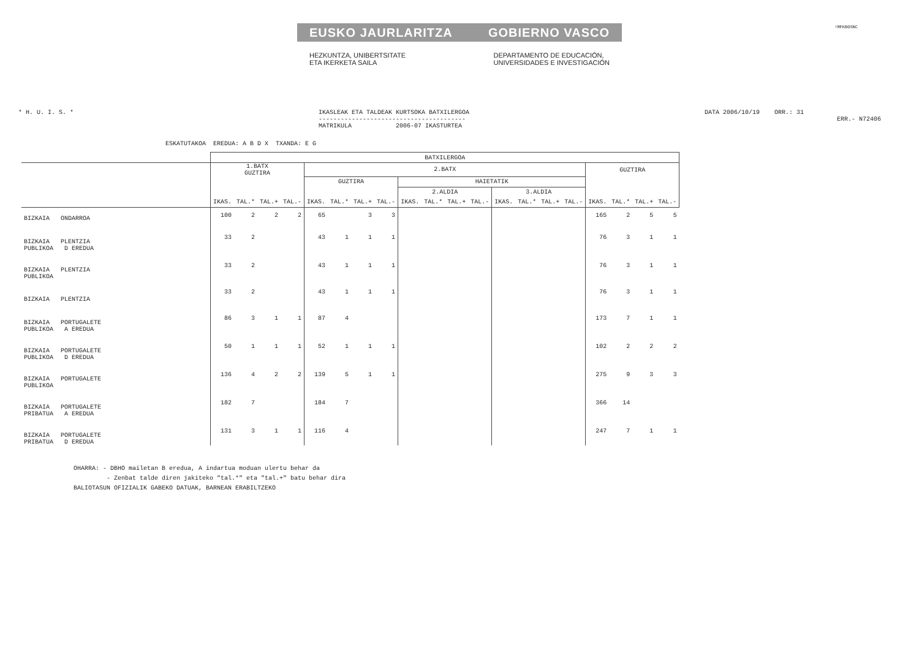EUSKO JAURLARITZA GOBIERNO VASCO
HEZKUNTZA, UNIBERTSITATE
ETA IKERKETA SAILA DEPARTAMENTO DE EDUCACIÓN,
UNIVERSIDADES E INVESTIGACIÓN
!MFKBOSNC
* H. U. I. S. * IKASLEAK ETA TALDEAK KURTSOKA BATXILERGOA
----------------------------------------
MATRIKULA 2006-07 IKASTURTEA
DATA 2006/10/19 ORR.: 31
ERR.- N72406
ESKATUTAKOA EREDUA: A B D X TXANDA: E G
| | BATXILERGOA | | | | | | | | | | | | | | | | | | | |
| --- | --- | --- | --- | --- | --- | --- | --- | --- | --- | --- | --- | --- | --- | --- | --- | --- | --- | --- | --- | --- |
| | 1.BATX GUZTIRA | | | | 2.BATX | | | | | | | | | | | | GUZTIRA | | | |
| | | | | | GUZTIRA | | | | HAIETATIK | | | | | | | | | | | |
| | | | | | | | | | 2.ALDIA | | | | 3.ALDIA | | | | | | | |
| | IKAS. | TAL.* | TAL.+ | TAL.- | IKAS. | TAL.* | TAL.+ | TAL.- | IKAS. | TAL.* | TAL.+ | TAL.- | IKAS. | TAL.* | TAL.+ | TAL.- | IKAS. | TAL.* | TAL.+ | TAL.- |
| BIZKAIA ONDARROA | 100 | 2 | 2 | 2 | 65 | | 3 | 3 | | | | | | | | | 165 | 2 | 5 | 5 |
| BIZKAIA PLENTZIA PUBLIKOA D EREDUA | 33 | 2 | | | 43 | 1 | 1 | 1 | | | | | | | | | 76 | 3 | 1 | 1 |
| BIZKAIA PLENTZIA PUBLIKOA | 33 | 2 | | | 43 | 1 | 1 | 1 | | | | | | | | | 76 | 3 | 1 | 1 |
| BIZKAIA PLENTZIA | 33 | 2 | | | 43 | 1 | 1 | 1 | | | | | | | | | 76 | 3 | 1 | 1 |
| BIZKAIA PORTUGALETE PUBLIKOA A EREDUA | 86 | 3 | 1 | 1 | 87 | 4 | | | | | | | | | | | 173 | 7 | 1 | 1 |
| BIZKAIA PORTUGALETE PUBLIKOA D EREDUA | 50 | 1 | 1 | 1 | 52 | 1 | 1 | 1 | | | | | | | | | 102 | 2 | 2 | 2 |
| BIZKAIA PORTUGALETE PUBLIKOA | 136 | 4 | 2 | 2 | 139 | 5 | 1 | 1 | | | | | | | | | 275 | 9 | 3 | 3 |
| BIZKAIA PORTUGALETE PRIBATUA A EREDUA | 182 | 7 | | | 184 | 7 | | | | | | | | | | | 366 | 14 | | |
| BIZKAIA PORTUGALETE PRIBATUA D EREDUA | 131 | 3 | 1 | 1 | 116 | 4 | | | | | | | | | | | 247 | 7 | 1 | 1 |
OHARRA: - DBHO mailetan B eredua, A indartua moduan ulertu behar da
- Zenbat talde diren jakiteko "tal.*" eta "tal.+" batu behar dira
BALIOTASUN OFIZIALIK GABEKO DATUAK, BARNEAN ERABILTZEKO